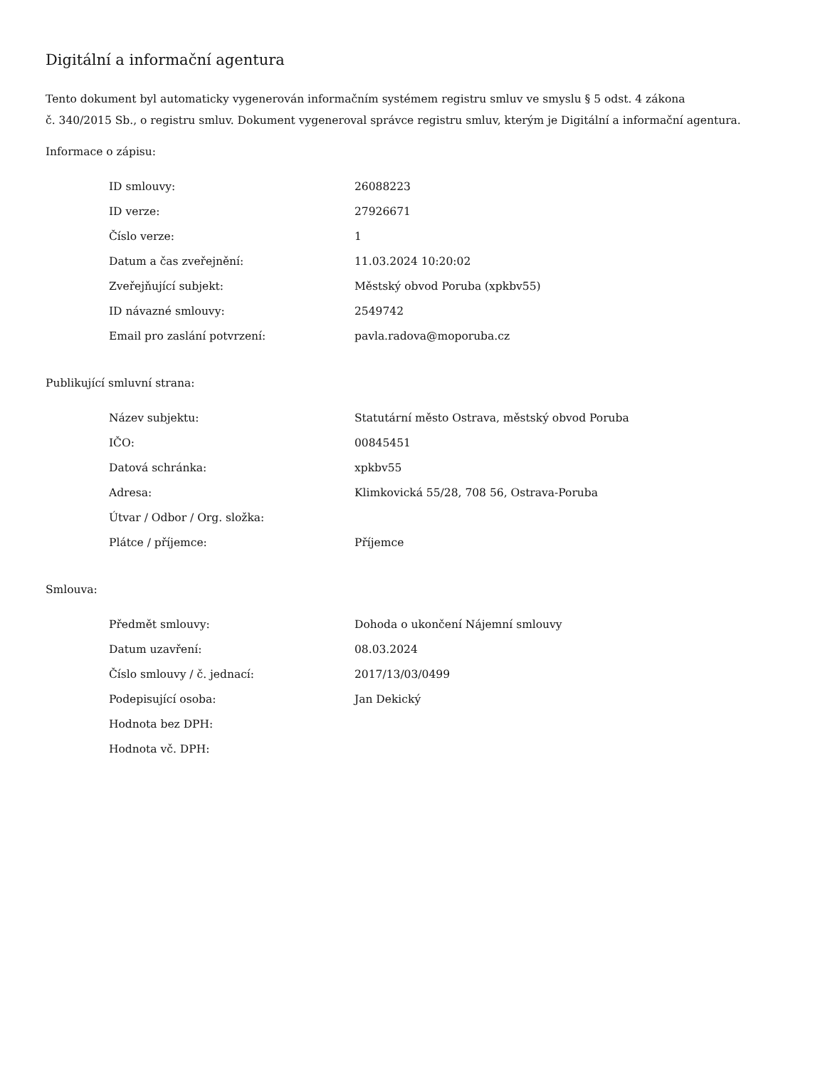Digitální a informační agentura
Tento dokument byl automaticky vygenerován informačním systémem registru smluv ve smyslu § 5 odst. 4 zákona
č. 340/2015 Sb., o registru smluv. Dokument vygeneroval správce registru smluv, kterým je Digitální a informační agentura.
Informace o zápisu:
| ID smlouvy: | 26088223 |
| ID verze: | 27926671 |
| Číslo verze: | 1 |
| Datum a čas zveřejnění: | 11.03.2024 10:20:02 |
| Zveřejňující subjekt: | Městský obvod Poruba (xpkbv55) |
| ID návazné smlouvy: | 2549742 |
| Email pro zaslání potvrzení: | pavla.radova@moporuba.cz |
Publikující smluvní strana:
| Název subjektu: | Statutární město Ostrava, městský obvod Poruba |
| IČO: | 00845451 |
| Datová schránka: | xpkbv55 |
| Adresa: | Klimkovická 55/28, 708 56, Ostrava-Poruba |
| Útvar / Odbor / Org. složka: | |
| Plátce / příjemce: | Příjemce |
Smlouva:
| Předmět smlouvy: | Dohoda o ukončení Nájemní smlouvy |
| Datum uzavření: | 08.03.2024 |
| Číslo smlouvy / č. jednací: | 2017/13/03/0499 |
| Podepisující osoba: | Jan Dekický |
| Hodnota bez DPH: | |
| Hodnota vč. DPH: | |